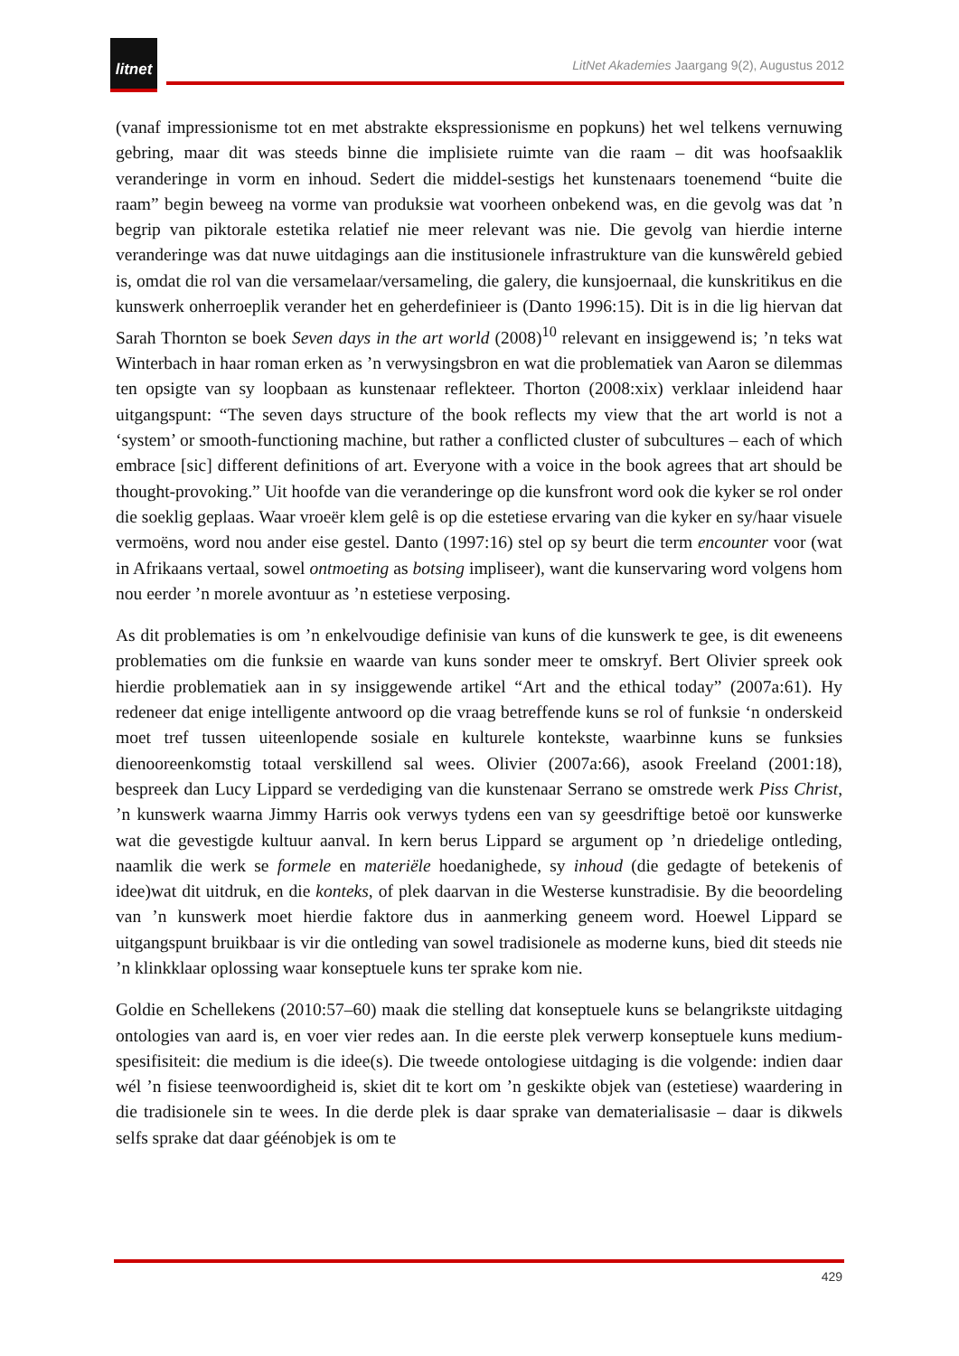litnet
LitNet Akademies Jaargang 9(2), Augustus 2012
(vanaf impressionisme tot en met abstrakte ekspressionisme en popkuns) het wel telkens vernuwing gebring, maar dit was steeds binne die implisiete ruimte van die raam – dit was hoofsaaklik veranderinge in vorm en inhoud. Sedert die middel-sestigs het kunstenaars toenemend “buite die raam” begin beweeg na vorme van produksie wat voorheen onbekend was, en die gevolg was dat ’n begrip van piktorale estetika relatief nie meer relevant was nie. Die gevolg van hierdie interne veranderinge was dat nuwe uitdagings aan die institusionele infrastrukture van die kunswêreld gebied is, omdat die rol van die versamelaar/versameling, die galery, die kunsjoernaal, die kunskritikus en die kunswerk onherroeplik verander het en geherdefinieer is (Danto 1996:15). Dit is in die lig hiervan dat Sarah Thornton se boek Seven days in the art world (2008)<sup>10</sup> relevant en insiggewend is; ’n teks wat Winterbach in haar roman erken as ’n verwysingsbron en wat die problematiek van Aaron se dilemmas ten opsigte van sy loopbaan as kunstenaar reflekteer. Thorton (2008:xix) verklaar inleidend haar uitgangspunt: “The seven days structure of the book reflects my view that the art world is not a ‘system’ or smooth-functioning machine, but rather a conflicted cluster of subcultures – each of which embrace [sic] different definitions of art. Everyone with a voice in the book agrees that art should be thought-provoking.” Uit hoofde van die veranderinge op die kunsfront word ook die kyker se rol onder die soeklig geplaas. Waar vroeër klem gelê is op die estetiese ervaring van die kyker en sy/haar visuele vermoëns, word nou ander eise gestel. Danto (1997:16) stel op sy beurt die term encounter voor (wat in Afrikaans vertaal, sowel ontmoeting as botsing impliseer), want die kunservaring word volgens hom nou eerder ’n morele avontuur as ’n estetiese verposing.
As dit problematies is om ’n enkelvoudige definisie van kuns of die kunswerk te gee, is dit eweneens problematies om die funksie en waarde van kuns sonder meer te omskryf. Bert Olivier spreek ook hierdie problematiek aan in sy insiggewende artikel “Art and the ethical today” (2007a:61). Hy redeneer dat enige intelligente antwoord op die vraag betreffende kuns se rol of funksie ‘n onderskeid moet tref tussen uiteenlopende sosiale en kulturele kontekste, waarbinne kuns se funksies dienooreenkomstig totaal verskillend sal wees. Olivier (2007a:66), asook Freeland (2001:18), bespreek dan Lucy Lippard se verdediging van die kunstenaar Serrano se omstrede werk Piss Christ, ’n kunswerk waarna Jimmy Harris ook verwys tydens een van sy geesdriftige betoë oor kunswerke wat die gevestigde kultuur aanval. In kern berus Lippard se argument op ’n driedelige ontleding, naamlik die werk se formele en materiële hoedanighede, sy inhoud (die gedagte of betekenis of idee)wat dit uitdruk, en die konteks, of plek daarvan in die Westerse kunstradisie. By die beoordeling van ’n kunswerk moet hierdie faktore dus in aanmerking geneem word. Hoewel Lippard se uitgangspunt bruikbaar is vir die ontleding van sowel tradisionele as moderne kuns, bied dit steeds nie ’n klinkklaar oplossing waar konseptuele kuns ter sprake kom nie.
Goldie en Schellekens (2010:57–60) maak die stelling dat konseptuele kuns se belangrikste uitdaging ontologies van aard is, en voer vier redes aan. In die eerste plek verwerp konseptuele kuns medium-spesifisiteit: die medium is die idee(s). Die tweede ontologiese uitdaging is die volgende: indien daar wél ’n fisiese teenwoordigheid is, skiet dit te kort om ’n geskikte objek van (estetiese) waardering in die tradisionele sin te wees. In die derde plek is daar sprake van dematerialisasie – daar is dikwels selfs sprake dat daar géénobjek is om te
429